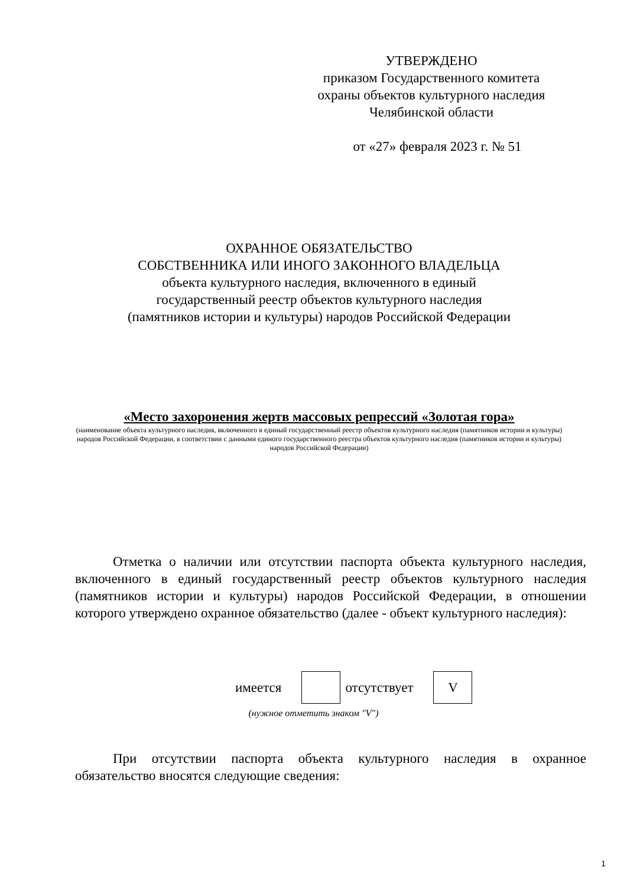УТВЕРЖДЕНО
приказом Государственного комитета
охраны объектов культурного наследия
Челябинской области
от «27» февраля 2023 г. № 51
ОХРАННОЕ ОБЯЗАТЕЛЬСТВО
СОБСТВЕННИКА ИЛИ ИНОГО ЗАКОННОГО ВЛАДЕЛЬЦА
объекта культурного наследия, включенного в единый
государственный реестр объектов культурного наследия
(памятников истории и культуры) народов Российской Федерации
«Место захоронения жертв массовых репрессий «Золотая гора»
(наименование объекта культурного наследия, включенного в единый государственный реестр объектов культурного наследия (памятников истории и культуры) народов Российской Федерации, в соответствии с данными единого государственного реестра объектов культурного наследия (памятников истории и культуры) народов Российской Федерации)
Отметка о наличии или отсутствии паспорта объекта культурного наследия, включенного в единый государственный реестр объектов культурного наследия (памятников истории и культуры) народов Российской Федерации, в отношении которого утверждено охранное обязательство (далее - объект культурного наследия):
| имеется | | | отсутствует | | V |
(нужное отметить знаком "V")
При отсутствии паспорта объекта культурного наследия в охранное обязательство вносятся следующие сведения:
1